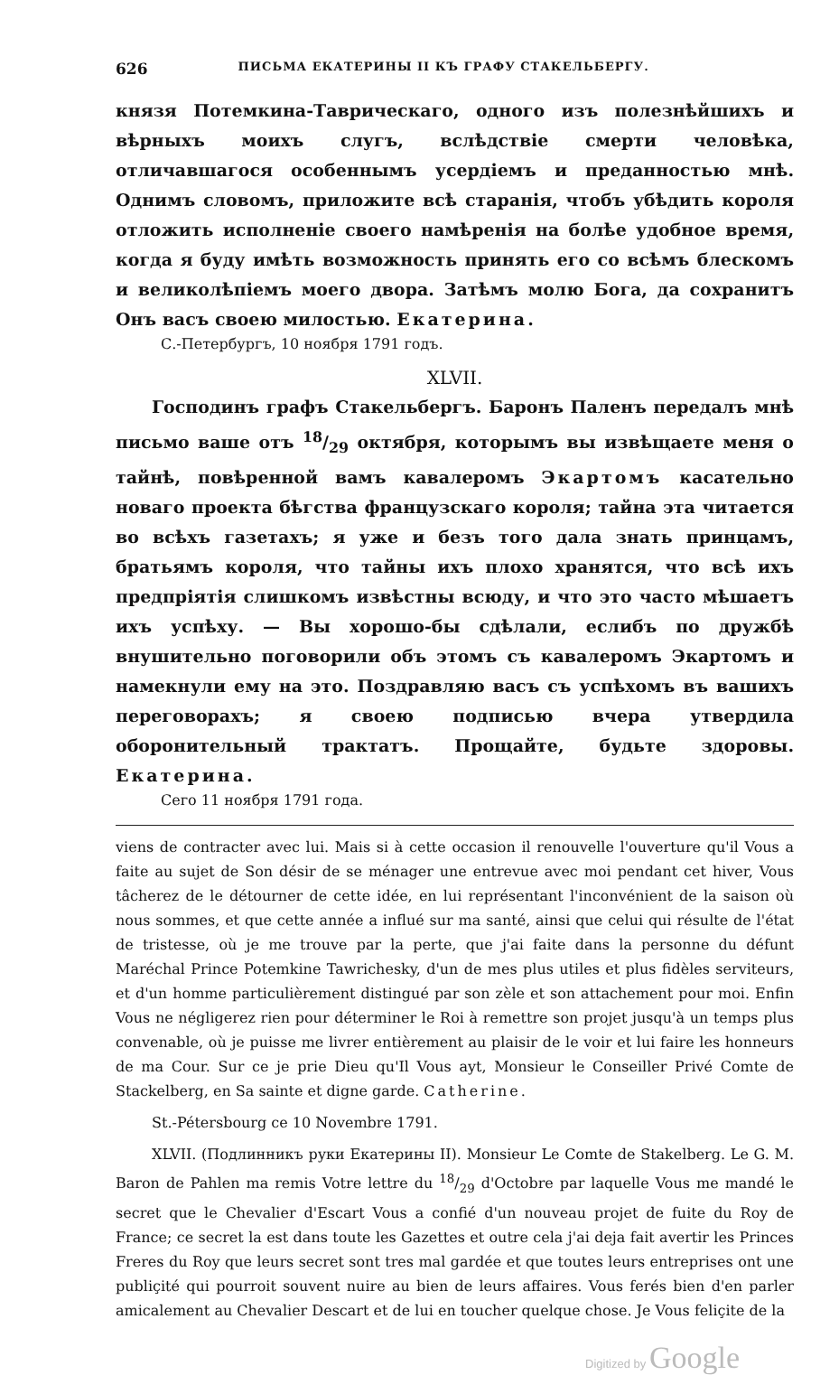626 ПИСЬМА ЕКАТЕРИНЫ II КЪ ГРАФУ СТАКЕЛЬБЕРГУ.
князя Потемкина-Таврическаго, одного изъ полезнѣйшихъ и вѣрныхъ моихъ слугъ, вслѣдствіе смерти человѣка, отличавшагося особеннымъ усердіемъ и преданностью мнѣ. Однимъ словомъ, приложите всѣ старанія, чтобъ убѣдить короля отложить исполненіе своего намѣренія на болѣе удобное время, когда я буду имѣть возможность принять его со всѣмъ блескомъ и великолѣпіемъ моего двора. Затѣмъ молю Бога, да сохранитъ Онъ васъ своею милостью. Екатерина.
С.-Петербургъ, 10 ноября 1791 годъ.
XLVII.
Господинъ графъ Стакельбергъ. Баронъ Паленъ передалъ мнѣ письмо ваше отъ 18/29 октября, которымъ вы извѣщаете меня о тайнѣ, повѣренной вамъ кавалеромъ Экартомъ касательно новаго проекта бѣгства французскаго короля; тайна эта читается во всѣхъ газетахъ; я уже и безъ того дала знать принцамъ, братьямъ короля, что тайны ихъ плохо хранятся, что всѣ ихъ предпріятія слишкомъ извѣстны всюду, и что это часто мѣшаетъ ихъ успѣху. — Вы хорошо-бы сдѣлали, еслибъ по дружбѣ внушительно поговорили объ этомъ съ кавалеромъ Экартомъ и намекнули ему на это. Поздравляю васъ съ успѣхомъ въ вашихъ переговорахъ; я своею подписью вчера утвердила оборонительный трактатъ. Прощайте, будьте здоровы. Екатерина.
Сего 11 ноября 1791 года.
viens de contracter avec lui. Mais si à cette occasion il renouvelle l'ouverture qu'il Vous a faite au sujet de Son désir de se ménager une entrevue avec moi pendant cet hiver, Vous tâcherez de le détourner de cette idée, en lui représentant l'inconvénient de la saison où nous sommes, et que cette année a influé sur ma santé, ainsi que celui qui résulte de l'état de tristesse, où je me trouve par la perte, que j'ai faite dans la personne du défunt Maréchal Prince Potemkine Tawrichesky, d'un de mes plus utiles et plus fidèles serviteurs, et d'un homme particulièrement distingué par son zèle et son attachement pour moi. Enfin Vous ne négligerez rien pour déterminer le Roi à remettre son projet jusqu'à un temps plus convenable, où je puisse me livrer entièrement au plaisir de le voir et lui faire les honneurs de ma Cour. Sur ce je prie Dieu qu'Il Vous ayt, Monsieur le Conseiller Privé Comte de Stackelberg, en Sa sainte et digne garde. Catherine.
St.-Pétersbourg ce 10 Novembre 1791.
XLVII. (Подлинникъ руки Екатерины II). Monsieur Le Comte de Stakelberg. Le G. M. Baron de Pahlen ma remis Votre lettre du 18/29 d'Octobre par laquelle Vous me mandé le secret que le Chevalier d'Escart Vous a confié d'un nouveau projet de fuite du Roy de France; ce secret la est dans toute les Gazettes et outre cela j'ai deja fait avertir les Princes Freres du Roy que leurs secret sont tres mal gardée et que toutes leurs entreprises ont une publiçité qui pourroit souvent nuire au bien de leurs affaires. Vous ferés bien d'en parler amicalement au Chevalier Descart et de lui en toucher quelque chose. Je Vous feliçite de la
Digitized by Google